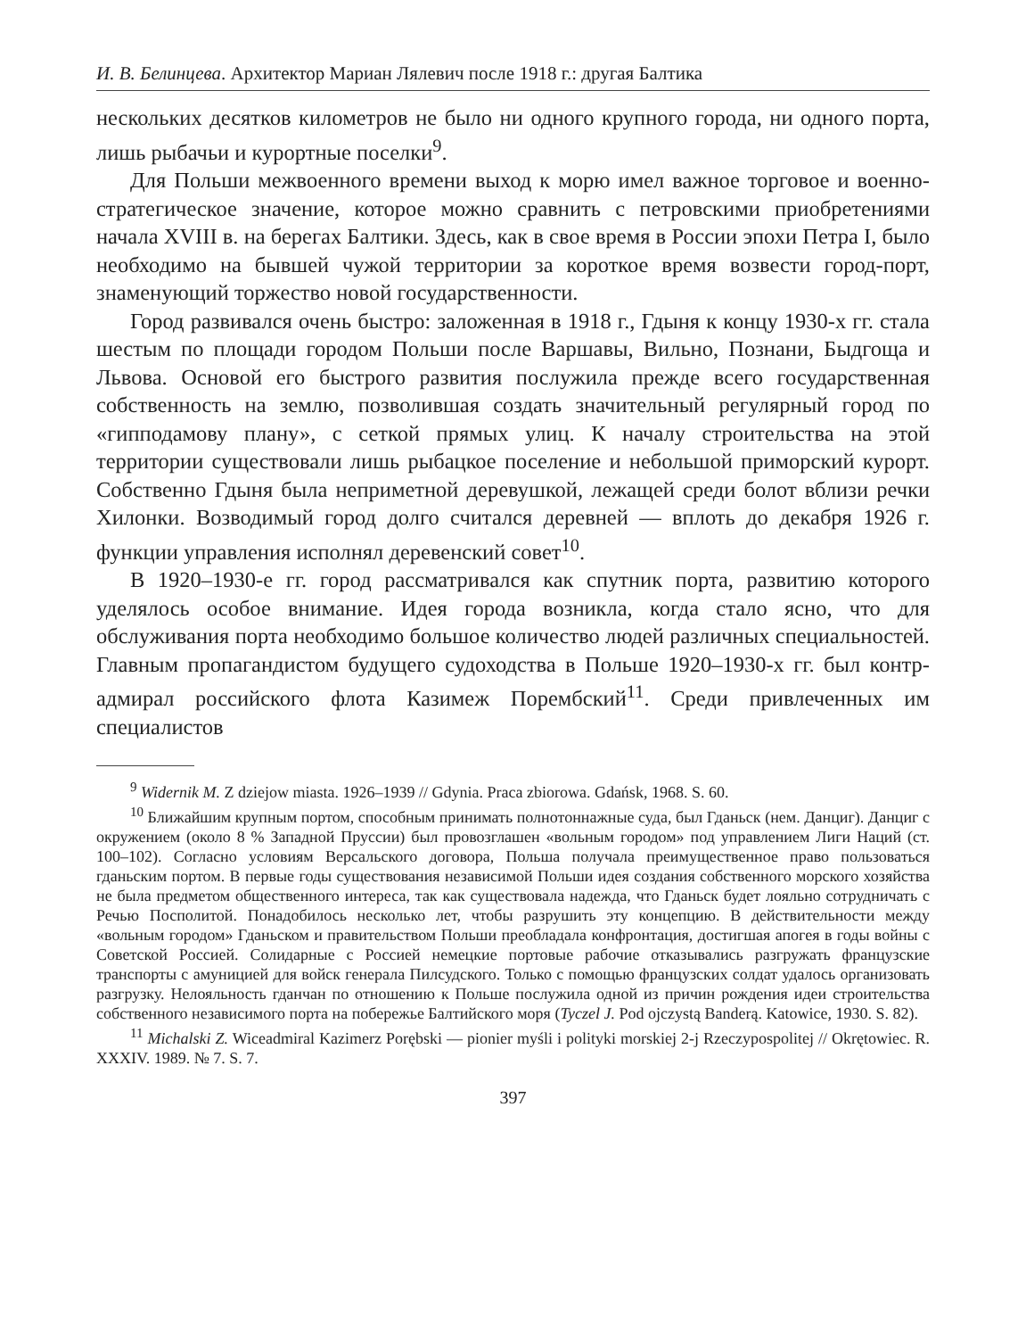И. В. Белинцева. Архитектор Мариан Лялевич после 1918 г.: другая Балтика
нескольких десятков километров не было ни одного крупного города, ни одного порта, лишь рыбачьи и курортные поселки<sup>9</sup>.
Для Польши межвоенного времени выход к морю имел важное торговое и военно-стратегическое значение, которое можно сравнить с петровскими приобретениями начала XVIII в. на берегах Балтики. Здесь, как в свое время в России эпохи Петра I, было необходимо на бывшей чужой территории за короткое время возвести город-порт, знаменующий торжество новой государственности.
Город развивался очень быстро: заложенная в 1918 г., Гдыня к концу 1930-х гг. стала шестым по площади городом Польши после Варшавы, Вильно, Познани, Быдгоща и Львова. Основой его быстрого развития послужила прежде всего государственная собственность на землю, позволившая создать значительный регулярный город по «гипподамову плану», с сеткой прямых улиц. К началу строительства на этой территории существовали лишь рыбацкое поселение и небольшой приморский курорт. Собственно Гдыня была неприметной деревушкой, лежащей среди болот вблизи речки Хилонки. Возводимый город долго считался деревней — вплоть до декабря 1926 г. функции управления исполнял деревенский совет<sup>10</sup>.
В 1920–1930-е гг. город рассматривался как спутник порта, развитию которого уделялось особое внимание. Идея города возникла, когда стало ясно, что для обслуживания порта необходимо большое количество людей различных специальностей. Главным пропагандистом будущего судоходства в Польше 1920–1930-х гг. был контр-адмирал российского флота Казимеж Порембский<sup>11</sup>. Среди привлеченных им специалистов
<sup>9</sup> Widernik M. Z dziejow miasta. 1926–1939 // Gdynia. Praca zbiorowa. Gdańsk, 1968. S. 60.
<sup>10</sup> Ближайшим крупным портом, способным принимать полнотоннажные суда, был Гданьск (нем. Данциг). Данциг с окружением (около 8 % Западной Пруссии) был провозглашен «вольным городом» под управлением Лиги Наций (ст. 100–102). Согласно условиям Версальского договора, Польша получала преимущественное право пользоваться гданьским портом. В первые годы существования независимой Польши идея создания собственного морского хозяйства не была предметом общественного интереса, так как существовала надежда, что Гданьск будет лояльно сотрудничать с Речью Посполитой. Понадобилось несколько лет, чтобы разрушить эту концепцию. В действительности между «вольным городом» Гданьском и правительством Польши преобладала конфронтация, достигшая апогея в годы войны с Советской Россией. Солидарные с Россией немецкие портовые рабочие отказывались разгружать французские транспорты с амуницией для войск генерала Пилсудского. Только с помощью французских солдат удалось организовать разгрузку. Нелояльность гданчан по отношению к Польше послужила одной из причин рождения идеи строительства собственного независимого порта на побережье Балтийского моря (Tyczel J. Pod ojczystą Banderą. Katowice, 1930. S. 82).
<sup>11</sup> Michalski Z. Wiceadmiral Kazimerz Porębski — pionier myśli i polityki morskiej 2-j Rzeczypospolitej // Okrętowiec. R. XXXIV. 1989. № 7. S. 7.
397